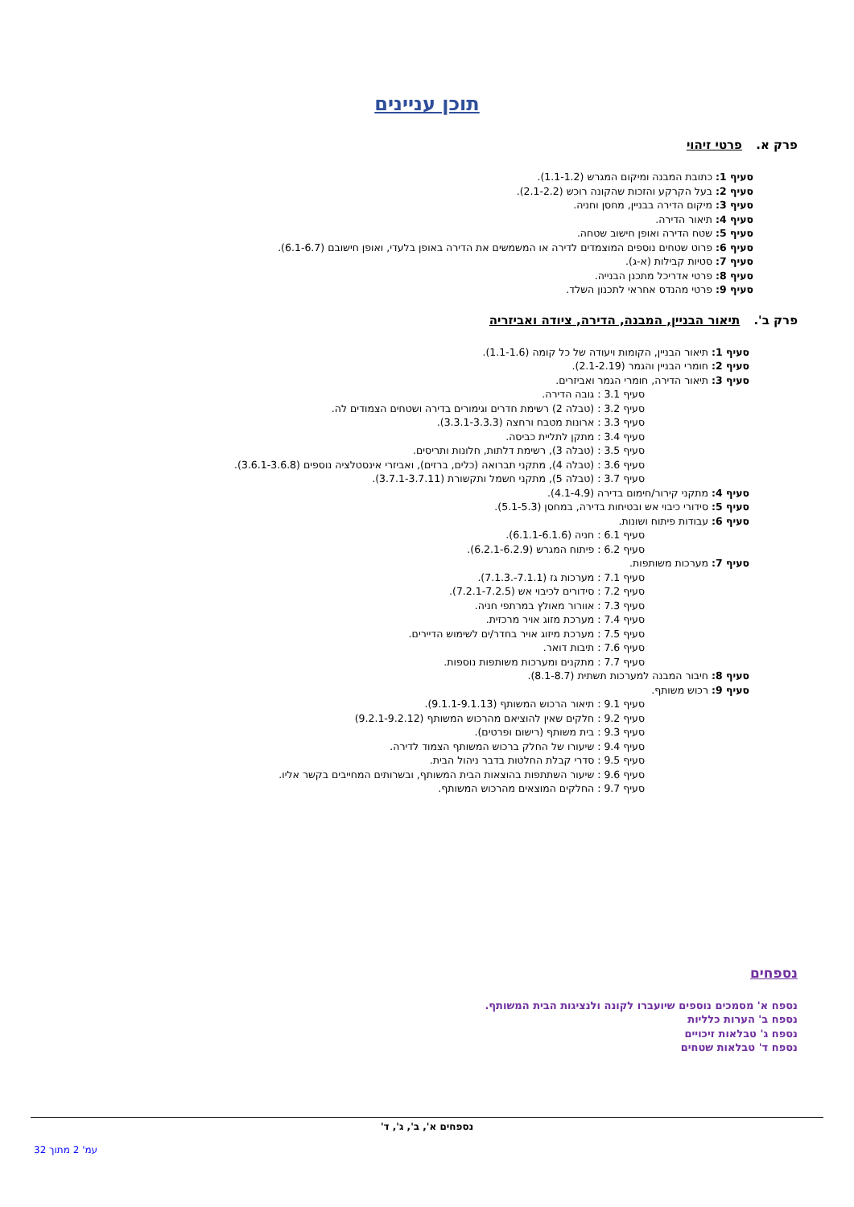תוכן עניינים
פרק א. פרטי זיהוי
סעיף 1: כתובת המבנה ומיקום המגרש (1.1-1.2).
סעיף 2: בעל הקרקע והזכות שהקונה רוכש (2.1-2.2).
סעיף 3: מיקום הדירה בבניין, מחסן וחניה.
סעיף 4: תיאור הדירה.
סעיף 5: שטח הדירה ואופן חישוב שטחה.
סעיף 6: פרוט שטחים נוספים המוצמדים לדירה או המשמשים את הדירה באופן בלעדי, ואופן חישובם (6.1-6.7).
סעיף 7: סטיות קבילות (א-ג).
סעיף 8: פרטי אדריכל מתכנן הבנייה.
סעיף 9: פרטי מהנדס אחראי לתכנון השלד.
פרק ב'. תיאור הבניין, המבנה, הדירה, ציודה ואביזריה
סעיף 1: תיאור הבניין, הקומות ויעודה של כל קומה (1.1-1.6).
סעיף 2: חומרי הבניין והגמר (2.1-2.19).
סעיף 3: תיאור הדירה, חומרי הגמר ואביזרים.
סעיף 3.1 : גובה הדירה.
סעיף 3.2 : (טבלה 2) רשימת חדרים וגימורים בדירה ושטחים הצמודים לה.
סעיף 3.3 : ארונות מטבח ורחצה (3.3.1-3.3.3).
סעיף 3.4 : מתקן לתליית כביסה.
סעיף 3.5 : (טבלה 3), רשימת דלתות, חלונות ותריסים.
סעיף 3.6 : (טבלה 4), מתקני תברואה (כלים, ברזים), ואביזרי אינסטלציה נוספים (3.6.1-3.6.8).
סעיף 3.7 : (טבלה 5), מתקני חשמל ותקשורת (3.7.1-3.7.11).
סעיף 4: מתקני קירור/חימום בדירה (4.1-4.9).
סעיף 5: סידורי כיבוי אש ובטיחות בדירה, במחסן (5.1-5.3).
סעיף 6: עבודות פיתוח ושונות.
סעיף 6.1 : חניה (6.1.1-6.1.6).
סעיף 6.2 : פיתוח המגרש (6.2.1-6.2.9).
סעיף 7: מערכות משותפות.
סעיף 7.1 : מערכות גז (7.1.1-.7.1.3).
סעיף 7.2 : סידורים לכיבוי אש (7.2.1-7.2.5).
סעיף 7.3 : אוורור מאולץ במרתפי חניה.
סעיף 7.4 : מערכת מזוג אויר מרכזית.
סעיף 7.5 : מערכת מיזוג אויר בחדר/ים לשימוש הדיירים.
סעיף 7.6 : תיבות דואר.
סעיף 7.7 : מתקנים ומערכות משותפות נוספות.
סעיף 8: חיבור המבנה למערכות תשתית (8.1-8.7).
סעיף 9: רכוש משותף.
סעיף 9.1 : תיאור הרכוש המשותף (9.1.1-9.1.13).
סעיף 9.2 : חלקים שאין להוציאם מהרכוש המשותף (9.2.1-9.2.12)
סעיף 9.3 : בית משותף (רישום ופרטים).
סעיף 9.4 : שיעורו של החלק ברכוש המשותף הצמוד לדירה.
סעיף 9.5 : סדרי קבלת החלטות בדבר ניהול הבית.
סעיף 9.6 : שיעור השתתפות בהוצאות הבית המשותף, ובשרותים המחייבים בקשר אליו.
סעיף 9.7 : החלקים המוצאים מהרכוש המשותף.
נספחים
נספח א' מסמכים נוספים שיועברו לקונה ולנציגות הבית המשותף.
נספח ב' הערות כלליות
נספח ג' טבלאות זיכויים
נספח ד' טבלאות שטחים
נספחים א', ב', ג', ד'
עמ' 2 מתוך 32